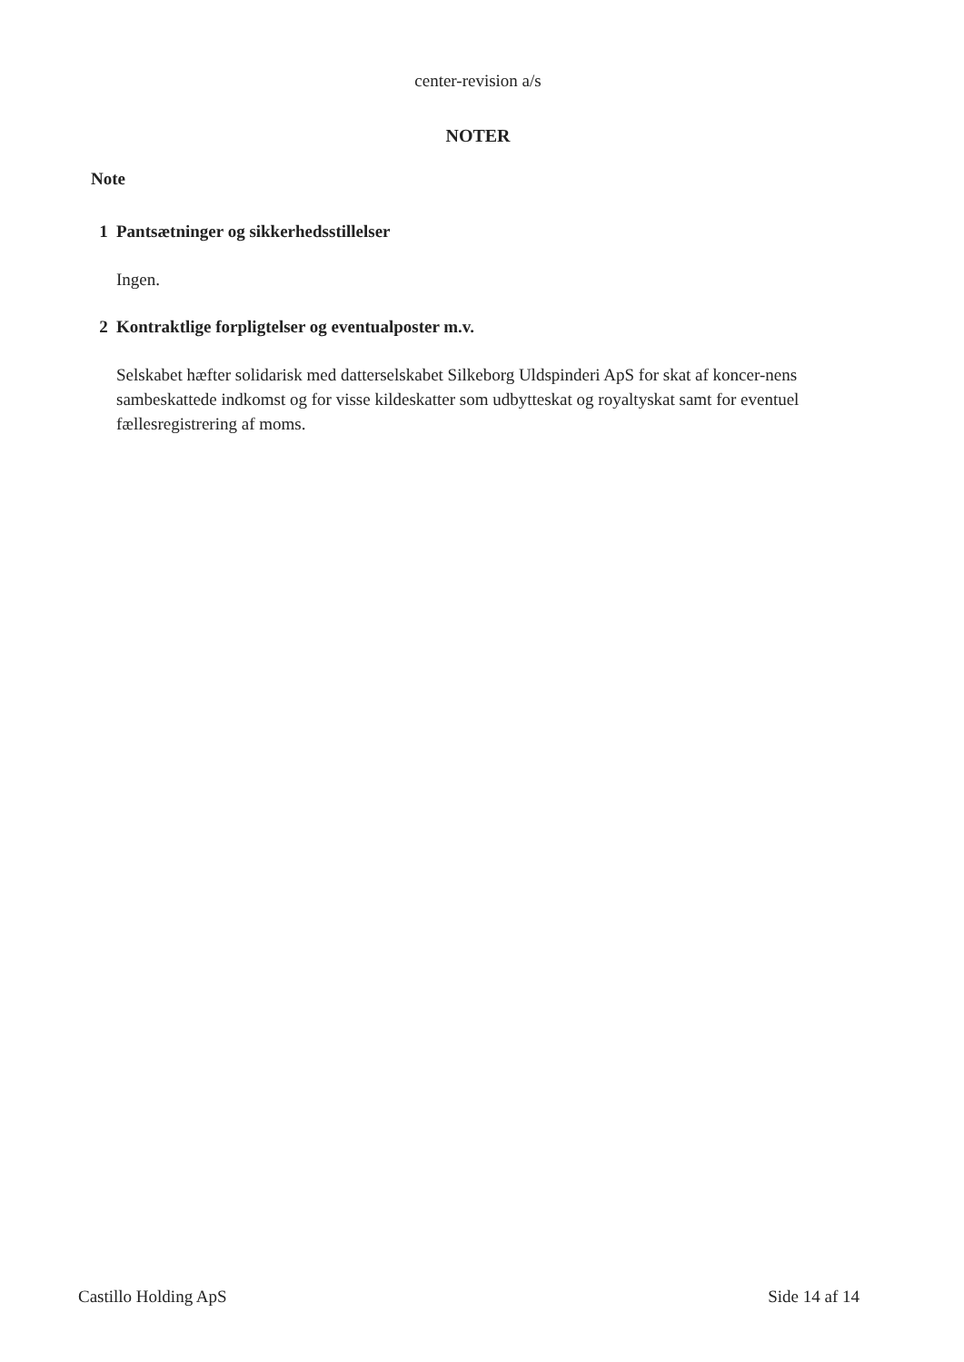center-revision a/s
NOTER
Note
1 Pantsætninger og sikkerhedsstillelser
Ingen.
2 Kontraktlige forpligtelser og eventualposter m.v.
Selskabet hæfter solidarisk med datterselskabet Silkeborg Uldspinderi ApS for skat af koncer-nens sambeskattede indkomst og for visse kildeskatter som udbytteskat og royaltyskat samt for eventuel fællesregistrering af moms.
Castillo Holding ApS Side 14 af 14